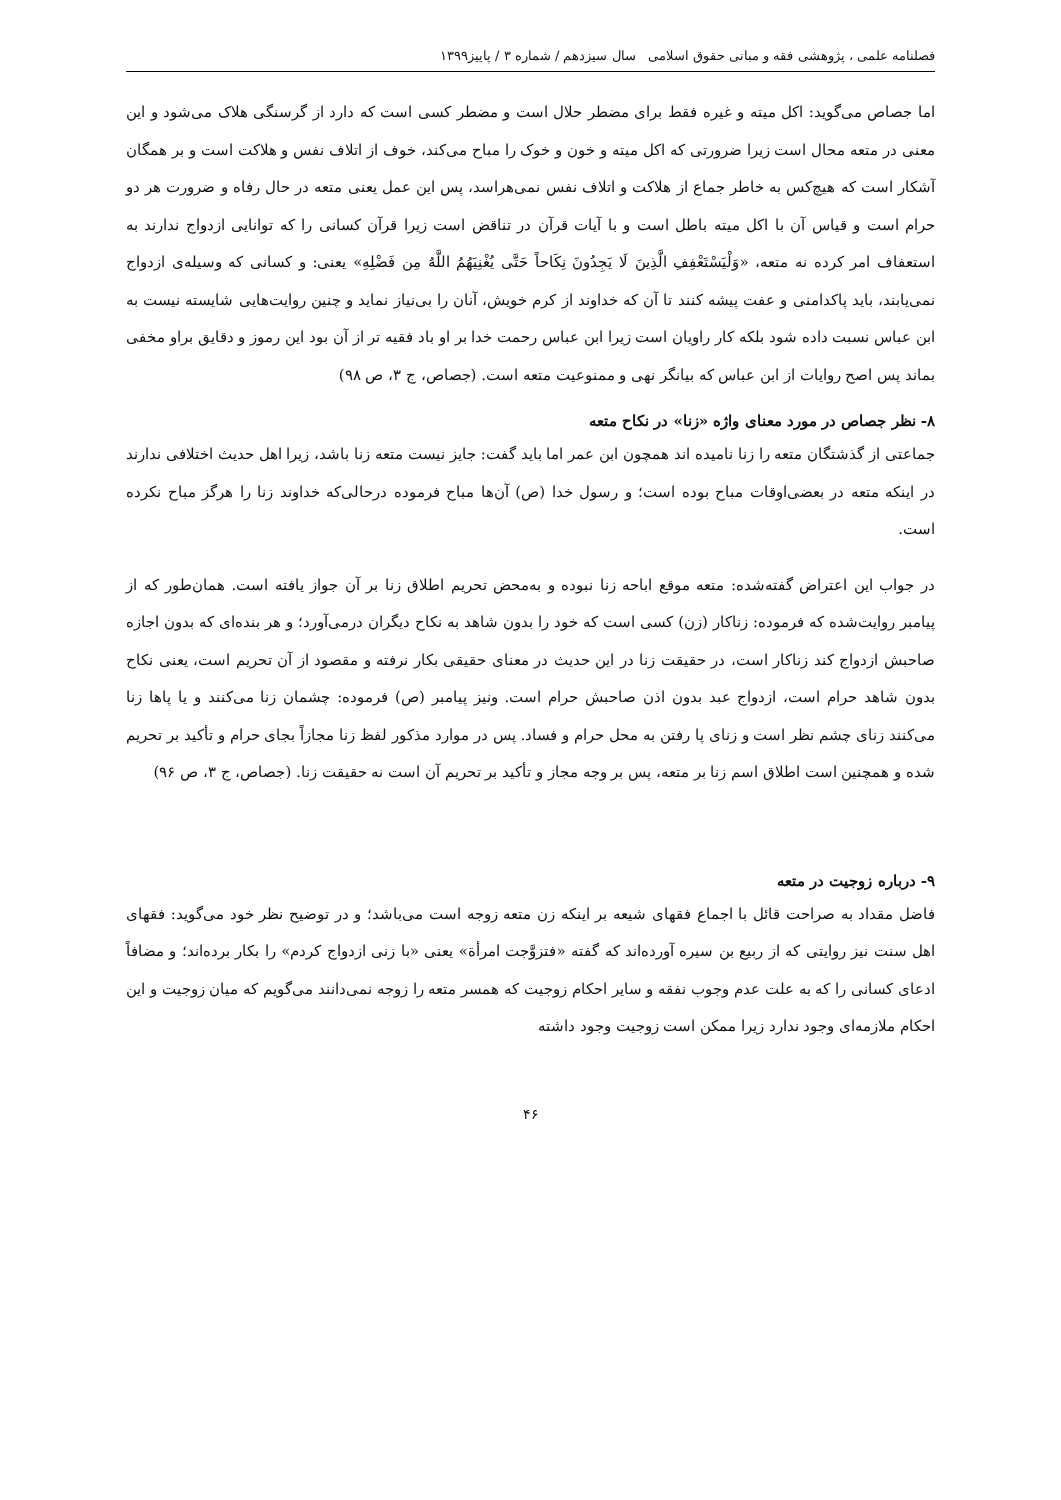فصلنامه علمی ، پژوهشی فقه و مبانی حقوق اسلامی سال سیزدهم / شماره ۳ / پاییز۱۳۹۹
اما جصاص می‌گوید: اکل میته و غیره فقط برای مضطر حلال است و مضطر کسی است که دارد از گرسنگی هلاک می‌شود و این معنی در متعه محال است زیرا ضرورتی که اکل میته و خون و خوک را مباح می‌کند، خوف از اتلاف نفس و هلاکت است و بر همگان آشکار است که هیچ‌کس به خاطر جماع از هلاکت و اتلاف نفس نمی‌هراسد، پس این عمل یعنی متعه در حال رفاه و ضرورت هر دو حرام است و قیاس آن با اکل میته باطل است و با آیات قرآن در تناقض است زیرا قرآن کسانی را که توانایی ازدواج ندارند به استعفاف امر کرده نه متعه، «وَلْيَسْتَعْفِفِ الَّذِينَ لَا يَجِدُونَ نِكَاحاً حَتَّى يُغْنِيَهُمُ اللَّهُ مِن فَضْلِهِ» یعنی: و کسانی که وسیله‌ی ازدواج نمی‌یابند، باید پاکدامنی و عفت پیشه کنند تا آن که خداوند از کرم خویش، آنان را بی‌نیاز نماید و چنین روایت‌هایی شایسته نیست به ابن عباس نسبت داده شود بلکه کار راویان است زیرا ابن عباس رحمت خدا بر او باد فقیه تر از آن بود این رموز و دقایق براو مخفی بماند پس اصح روایات از ابن عباس که بیانگر نهی و ممنوعیت متعه است. (جصاص، ج ۳، ص ۹۸)
۸- نظر جصاص در مورد معنای واژه «زنا» در نکاح متعه
جماعتی از گذشتگان متعه را زنا نامیده اند همچون ابن عمر اما باید گفت: جایز نیست متعه زنا باشد، زیرا اهل حدیث اختلافی ندارند در اینکه متعه در بعضی‌اوقات مباح بوده است؛ و رسول خدا (ص) آن‌ها مباح فرموده درحالی‌که خداوند زنا را هرگز مباح نکرده است.
در جواب این اعتراض گفته‌شده: متعه موقع اباحه زنا نبوده و به‌محض تحریم اطلاق زنا بر آن جواز یافته است. همان‌طور که از پیامبر روایت‌شده که فرموده: زناکار (زن) کسی است که خود را بدون شاهد به نکاح دیگران درمی‌آورد؛ و هر بنده‌ای که بدون اجازه صاحبش ازدواج کند زناکار است، در حقیقت زنا در این حدیث در معنای حقیقی بکار نرفته و مقصود از آن تحریم است، یعنی نکاح بدون شاهد حرام است، ازدواج عبد بدون اذن صاحبش حرام است. ونیز پیامبر (ص) فرموده: چشمان زنا می‌کنند و یا پاها زنا می‌کنند زنای چشم نظر است و زنای پا رفتن به محل حرام و فساد. پس در موارد مذکور لفظ زنا مجازاً بجای حرام و تأکید بر تحریم شده و همچنین است اطلاق اسم زنا بر متعه، پس بر وجه مجاز و تأکید بر تحریم آن است نه حقیقت زنا. (جصاص، ج ۳، ص ۹۶)
۹- درباره زوجیت در متعه
فاضل مقداد به صراحت قائل با اجماع فقهای شیعه بر اینکه زن متعه زوجه است می‌باشد؛ و در توضیح نظر خود می‌گوید: فقهای اهل سنت نیز روایتی که از ربیع بن سیره آورده‌اند که گفته «فتزوَّجت امرأة» یعنی «با زنی ازدواج کردم» را بکار برده‌اند؛ و مضافاً ادعای کسانی را که به علت عدم وجوب نفقه و سایر احکام زوجیت که همسر متعه را زوجه نمی‌دانند می‌گویم که میان زوجیت و این احکام ملازمه‌ای وجود ندارد زیرا ممکن است زوجیت وجود داشته
۴۶